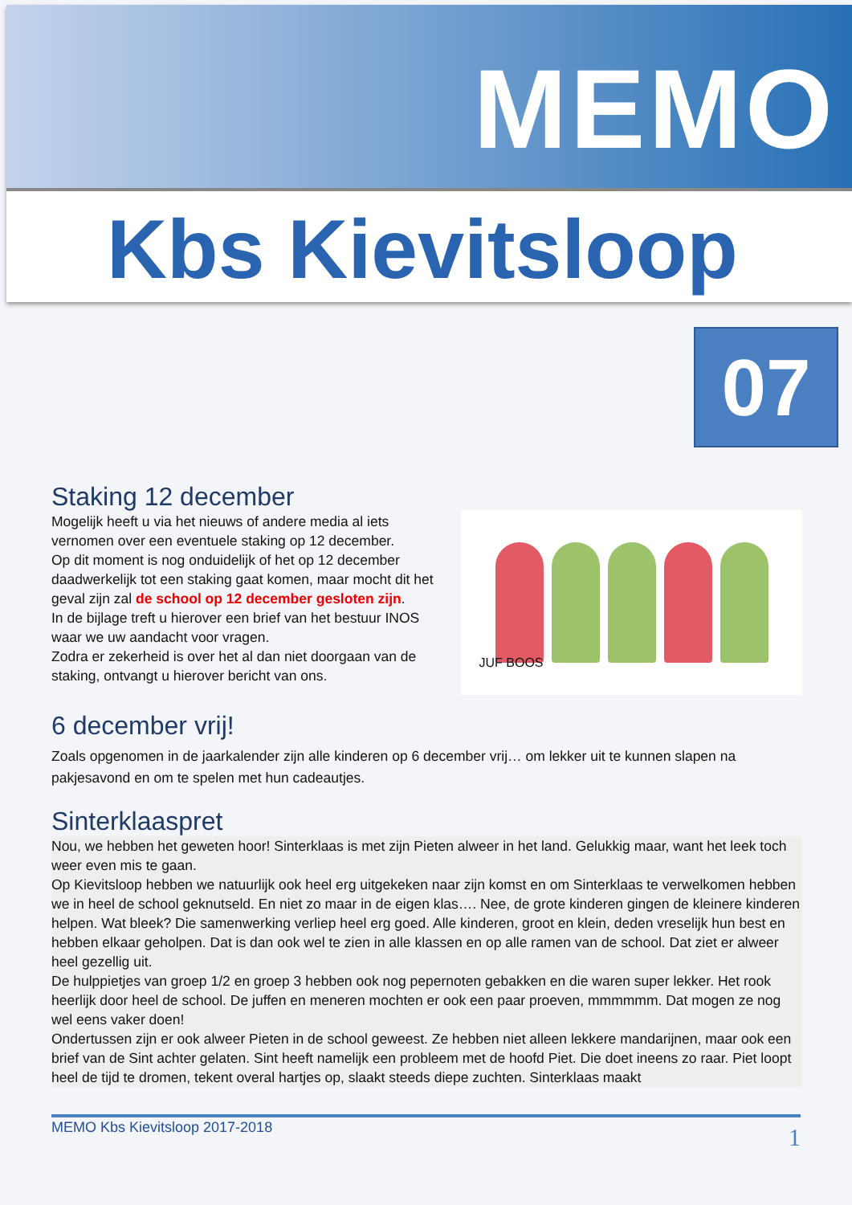MEMO
Kbs Kievitsloop
07
Staking 12 december
Mogelijk heeft u via het nieuws of andere media al iets vernomen over een eventuele staking op 12 december.
Op dit moment is nog onduidelijk of het op 12 december daadwerkelijk tot een staking gaat komen, maar mocht dit het geval zijn zal de school op 12 december gesloten zijn.
In de bijlage treft u hierover een brief van het bestuur INOS waar we uw aandacht voor vragen.
Zodra er zekerheid is over het al dan niet doorgaan van de staking, ontvangt u hierover bericht van ons.
JUF BOOS
6 december vrij!
Zoals opgenomen in de jaarkalender zijn alle kinderen op 6 december vrij… om lekker uit te kunnen slapen na pakjesavond en om te spelen met hun cadeautjes.
Sinterklaaspret
Nou, we hebben het geweten hoor! Sinterklaas is met zijn Pieten alweer in het land. Gelukkig maar, want het leek toch weer even mis te gaan.
Op Kievitsloop hebben we natuurlijk ook heel erg uitgekeken naar zijn komst en om Sinterklaas te verwelkomen hebben we in heel de school geknutseld. En niet zo maar in de eigen klas…. Nee, de grote kinderen gingen de kleinere kinderen helpen. Wat bleek? Die samenwerking verliep heel erg goed. Alle kinderen, groot en klein, deden vreselijk hun best en hebben elkaar geholpen. Dat is dan ook wel te zien in alle klassen en op alle ramen van de school. Dat ziet er alweer heel gezellig uit.
De hulppietjes van groep 1/2 en groep 3 hebben ook nog pepernoten gebakken en die waren super lekker. Het rook heerlijk door heel de school. De juffen en meneren mochten er ook een paar proeven, mmmmmm. Dat mogen ze nog wel eens vaker doen!
Ondertussen zijn er ook alweer Pieten in de school geweest. Ze hebben niet alleen lekkere mandarijnen, maar ook een brief van de Sint achter gelaten. Sint heeft namelijk een probleem met de hoofd Piet. Die doet ineens zo raar. Piet loopt heel de tijd te dromen, tekent overal hartjes op, slaakt steeds diepe zuchten. Sinterklaas maakt
MEMO Kbs Kievitsloop 2017-2018 1